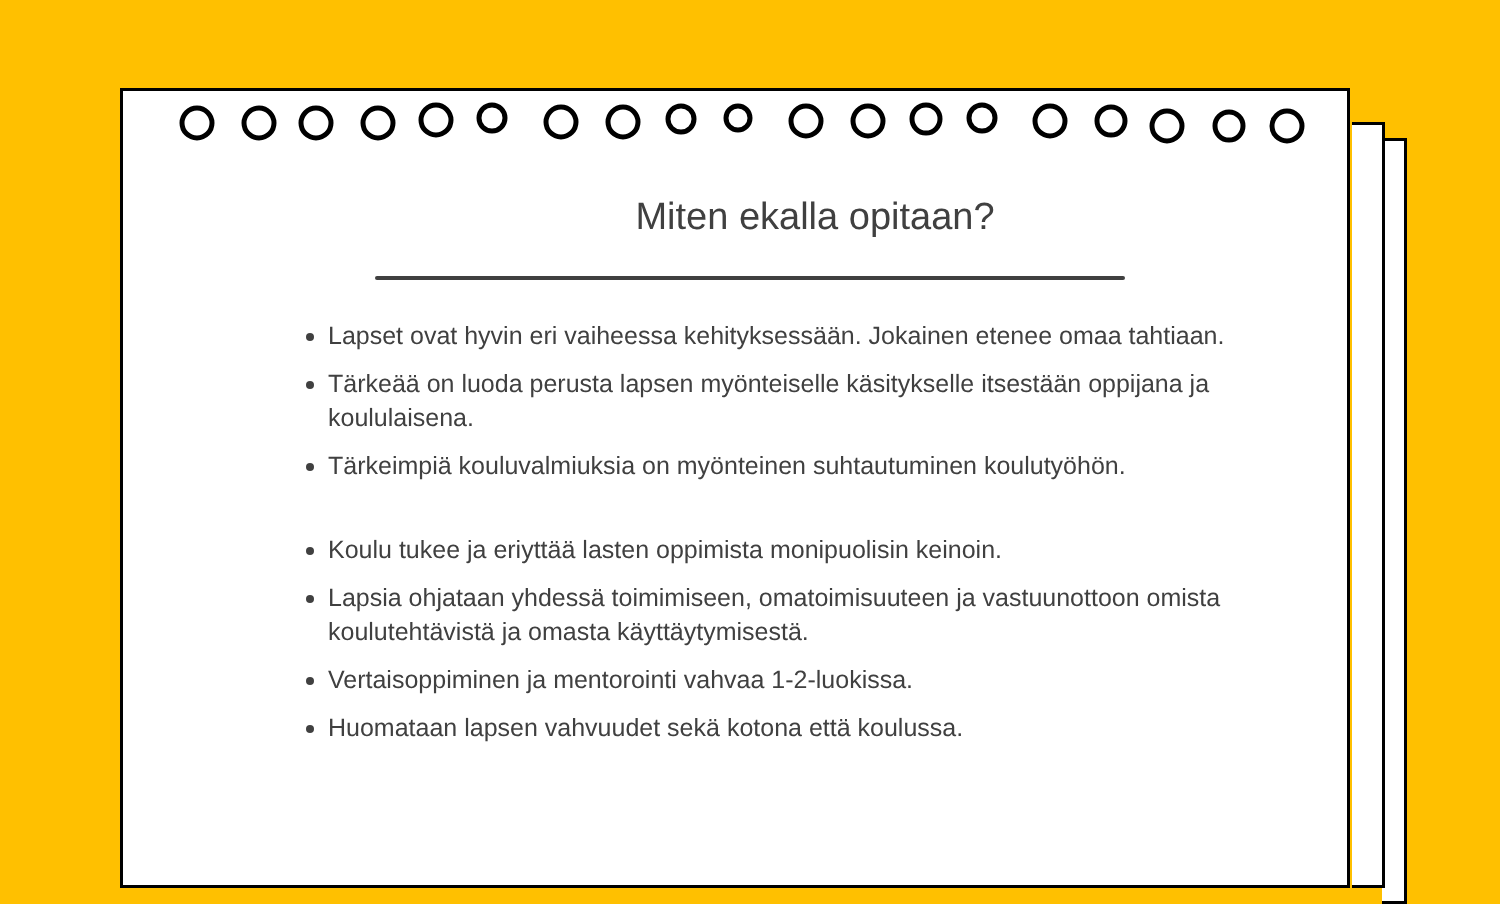Miten ekalla opitaan?
Lapset ovat hyvin eri vaiheessa kehityksessään. Jokainen etenee omaa tahtiaan.
Tärkeää on luoda perusta lapsen myönteiselle käsitykselle itsestään oppijana ja koululaisena.
Tärkeimpiä kouluvalmiuksia on myönteinen suhtautuminen koulutyöhön.
Koulu tukee ja eriyttää lasten oppimista monipuolisin keinoin.
Lapsia ohjataan yhdessä toimimiseen, omatoimisuuteen ja vastuunottoon omista koulutehtävistä ja omasta käyttäytymisestä.
Vertaisoppiminen ja mentorointi vahvaa 1-2-luokissa.
Huomataan lapsen vahvuudet sekä kotona että koulussa.